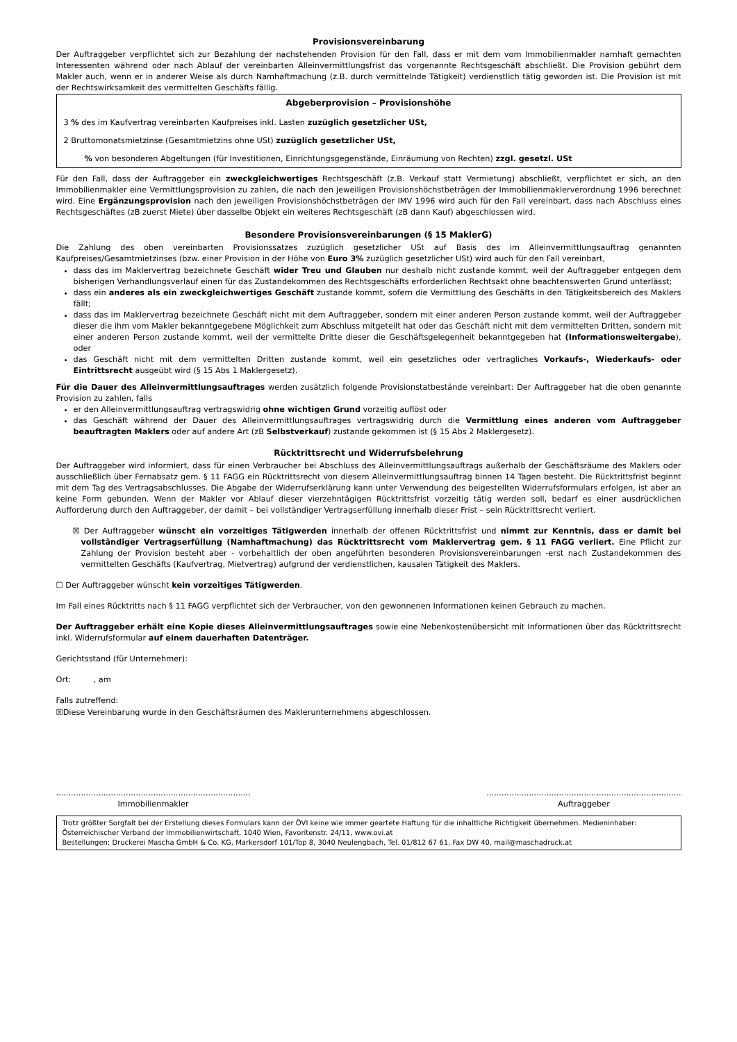Provisionsvereinbarung
Der Auftraggeber verpflichtet sich zur Bezahlung der nachstehenden Provision für den Fall, dass er mit dem vom Immobilienmakler namhaft gemachten Interessenten während oder nach Ablauf der vereinbarten Alleinvermittlungsfrist das vorgenannte Rechtsgeschäft abschließt. Die Provision gebührt dem Makler auch, wenn er in anderer Weise als durch Namhaftmachung (z.B. durch vermittelnde Tätigkeit) verdienstlich tätig geworden ist. Die Provision ist mit der Rechtswirksamkeit des vermittelten Geschäfts fällig.
Abgeberprovision – Provisionshöhe
3 % des im Kaufvertrag vereinbarten Kaufpreises inkl. Lasten zuzüglich gesetzlicher USt,
2 Bruttomonatsmietzinse (Gesamtmietzins ohne USt) zuzüglich gesetzlicher USt,
% von besonderen Abgeltungen (für Investitionen, Einrichtungsgegenstände, Einräumung von Rechten) zzgl. gesetzl. USt
Für den Fall, dass der Auftraggeber ein zweckgleichwertiges Rechtsgeschäft (z.B. Verkauf statt Vermietung) abschließt, verpflichtet er sich, an den Immobilienmakler eine Vermittlungsprovision zu zahlen, die nach den jeweiligen Provisionshöchstbeträgen der Immobilienmaklerverordnung 1996 berechnet wird. Eine Ergänzungsprovision nach den jeweiligen Provisionshöchstbeträgen der IMV 1996 wird auch für den Fall vereinbart, dass nach Abschluss eines Rechtsgeschäftes (zB zuerst Miete) über dasselbe Objekt ein weiteres Rechtsgeschäft (zB dann Kauf) abgeschlossen wird.
Besondere Provisionsvereinbarungen (§ 15 MaklerG)
Die Zahlung des oben vereinbarten Provisionssatzes zuzüglich gesetzlicher USt auf Basis des im Alleinvermittlungsauftrag genannten Kaufpreises/Gesamtmietzinses (bzw. einer Provision in der Höhe von Euro 3% zuzüglich gesetzlicher USt) wird auch für den Fall vereinbart,
dass das im Maklervertrag bezeichnete Geschäft wider Treu und Glauben nur deshalb nicht zustande kommt, weil der Auftraggeber entgegen dem bisherigen Verhandlungsverlauf einen für das Zustandekommen des Rechtsgeschäfts erforderlichen Rechtsakt ohne beachtenswerten Grund unterlässt;
dass ein anderes als ein zweckgleichwertiges Geschäft zustande kommt, sofern die Vermittlung des Geschäfts in den Tätigkeitsbereich des Maklers fällt;
dass das im Maklervertrag bezeichnete Geschäft nicht mit dem Auftraggeber, sondern mit einer anderen Person zustande kommt, weil der Auftraggeber dieser die ihm vom Makler bekanntgegebene Möglichkeit zum Abschluss mitgeteilt hat oder das Geschäft nicht mit dem vermittelten Dritten, sondern mit einer anderen Person zustande kommt, weil der vermittelte Dritte dieser die Geschäftsgelegenheit bekanntgegeben hat (Informationsweitergabe), oder
das Geschäft nicht mit dem vermittelten Dritten zustande kommt, weil ein gesetzliches oder vertragliches Vorkaufs-, Wiederkaufs- oder Eintrittsrecht ausgeübt wird (§ 15 Abs 1 Maklergesetz).
Für die Dauer des Alleinvermittlungsauftrages werden zusätzlich folgende Provisionstatbestände vereinbart: Der Auftraggeber hat die oben genannte Provision zu zahlen, falls
er den Alleinvermittlungsauftrag vertragswidrig ohne wichtigen Grund vorzeitig auflöst oder
das Geschäft während der Dauer des Alleinvermittlungsauftrages vertragswidrig durch die Vermittlung eines anderen vom Auftraggeber beauftragten Maklers oder auf andere Art (zB Selbstverkauf) zustande gekommen ist (§ 15 Abs 2 Maklergesetz).
Rücktrittsrecht und Widerrufsbelehrung
Der Auftraggeber wird informiert, dass für einen Verbraucher bei Abschluss des Alleinvermittlungsauftrags außerhalb der Geschäftsräume des Maklers oder ausschließlich über Fernabsatz gem. § 11 FAGG ein Rücktrittsrecht von diesem Alleinvermittlungsauftrag binnen 14 Tagen besteht. Die Rücktrittsfrist beginnt mit dem Tag des Vertragsabschlusses. Die Abgabe der Widerrufserklärung kann unter Verwendung des beigestellten Widerrufsformulars erfolgen, ist aber an keine Form gebunden. Wenn der Makler vor Ablauf dieser vierzehntägigen Rücktrittsfrist vorzeitig tätig werden soll, bedarf es einer ausdrücklichen Aufforderung durch den Auftraggeber, der damit – bei vollständiger Vertragserfüllung innerhalb dieser Frist – sein Rücktrittsrecht verliert.
☒ Der Auftraggeber wünscht ein vorzeitiges Tätigwerden innerhalb der offenen Rücktrittsfrist und nimmt zur Kenntnis, dass er damit bei vollständiger Vertragserfüllung (Namhaftmachung) das Rücktrittsrecht vom Maklervertrag gem. § 11 FAGG verliert. Eine Pflicht zur Zahlung der Provision besteht aber - vorbehaltlich der oben angeführten besonderen Provisionsvereinbarungen -erst nach Zustandekommen des vermittelten Geschäfts (Kaufvertrag, Mietvertrag) aufgrund der verdienstlichen, kausalen Tätigkeit des Maklers.
☐ Der Auftraggeber wünscht kein vorzeitiges Tätigwerden.
Im Fall eines Rücktritts nach § 11 FAGG verpflichtet sich der Verbraucher, von den gewonnenen Informationen keinen Gebrauch zu machen.
Der Auftraggeber erhält eine Kopie dieses Alleinvermittlungsauftrages sowie eine Nebenkostenübersicht mit Informationen über das Rücktrittsrecht inkl. Widerrufsformular auf einem dauerhaften Datenträger.
Gerichtsstand (für Unternehmer):
Ort: , am
Falls zutreffend:
☒Diese Vereinbarung wurde in den Geschäftsräumen des Maklerunternehmens abgeschlossen.
..............................................................................
Immobilienmakler
..............................................................................
Auftraggeber
Trotz größter Sorgfalt bei der Erstellung dieses Formulars kann der ÖVI keine wie immer geartete Haftung für die inhaltliche Richtigkeit übernehmen. Medieninhaber: Österreichischer Verband der Immobilienwirtschaft, 1040 Wien, Favoritenstr. 24/11, www.ovi.at
Bestellungen: Druckerei Mascha GmbH & Co. KG, Markersdorf 101/Top 8, 3040 Neulengbach, Tel. 01/812 67 61, Fax DW 40, mail@maschadruck.at